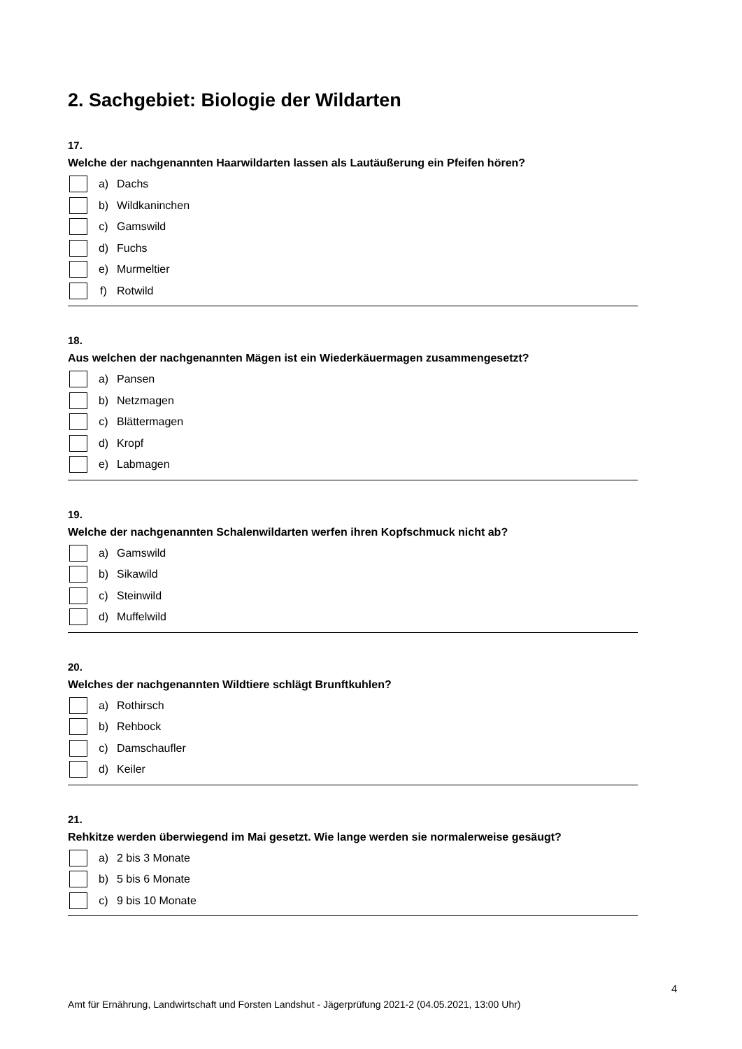2. Sachgebiet: Biologie der Wildarten
17.
Welche der nachgenannten Haarwildarten lassen als Lautäußerung ein Pfeifen hören?
a) Dachs
b) Wildkaninchen
c) Gamswild
d) Fuchs
e) Murmeltier
f) Rotwild
18.
Aus welchen der nachgenannten Mägen ist ein Wiederkäuermagen zusammengesetzt?
a) Pansen
b) Netzmagen
c) Blättermagen
d) Kropf
e) Labmagen
19.
Welche der nachgenannten Schalenwildarten werfen ihren Kopfschmuck nicht ab?
a) Gamswild
b) Sikawild
c) Steinwild
d) Muffelwild
20.
Welches der nachgenannten Wildtiere schlägt Brunftkuhlen?
a) Rothirsch
b) Rehbock
c) Damschaufler
d) Keiler
21.
Rehkitze werden überwiegend im Mai gesetzt. Wie lange werden sie normalerweise gesäugt?
a) 2 bis 3 Monate
b) 5 bis 6 Monate
c) 9 bis 10 Monate
4
Amt für Ernährung, Landwirtschaft und Forsten Landshut - Jägerprüfung 2021-2 (04.05.2021, 13:00 Uhr)